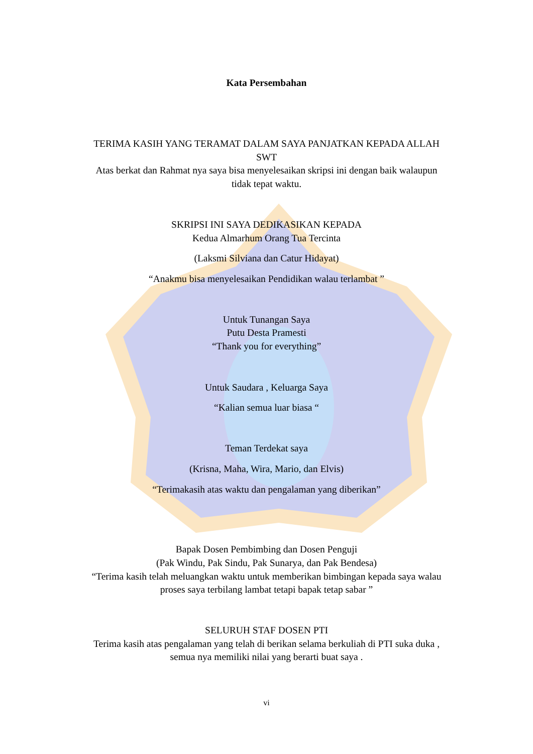Kata Persembahan
TERIMA KASIH YANG TERAMAT DALAM SAYA PANJATKAN KEPADA ALLAH SWT
Atas berkat dan Rahmat nya saya bisa menyelesaikan skripsi ini dengan baik walaupun tidak tepat waktu.
SKRIPSI INI SAYA DEDIKASIKAN KEPADA
Kedua Almarhum Orang Tua Tercinta
(Laksmi Silviana dan Catur Hidayat)
“Anakmu bisa menyelesaikan Pendidikan walau terlambat ”
Untuk Tunangan Saya
Putu Desta Pramesti
“Thank you for everything”
Untuk Saudara , Keluarga Saya
“Kalian semua luar biasa “
Teman Terdekat saya
(Krisna, Maha, Wira, Mario, dan Elvis)
“Terimakasih atas waktu dan pengalaman yang diberikan”
Bapak Dosen Pembimbing dan Dosen Penguji
(Pak Windu, Pak Sindu, Pak Sunarya, dan Pak Bendesa)
“Terima kasih telah meluangkan waktu untuk memberikan bimbingan kepada saya walau proses saya terbilang lambat tetapi bapak tetap sabar ”
SELURUH STAF DOSEN PTI
Terima kasih atas pengalaman yang telah di berikan selama berkuliah di PTI suka duka , semua nya memiliki nilai yang berarti buat saya .
vi